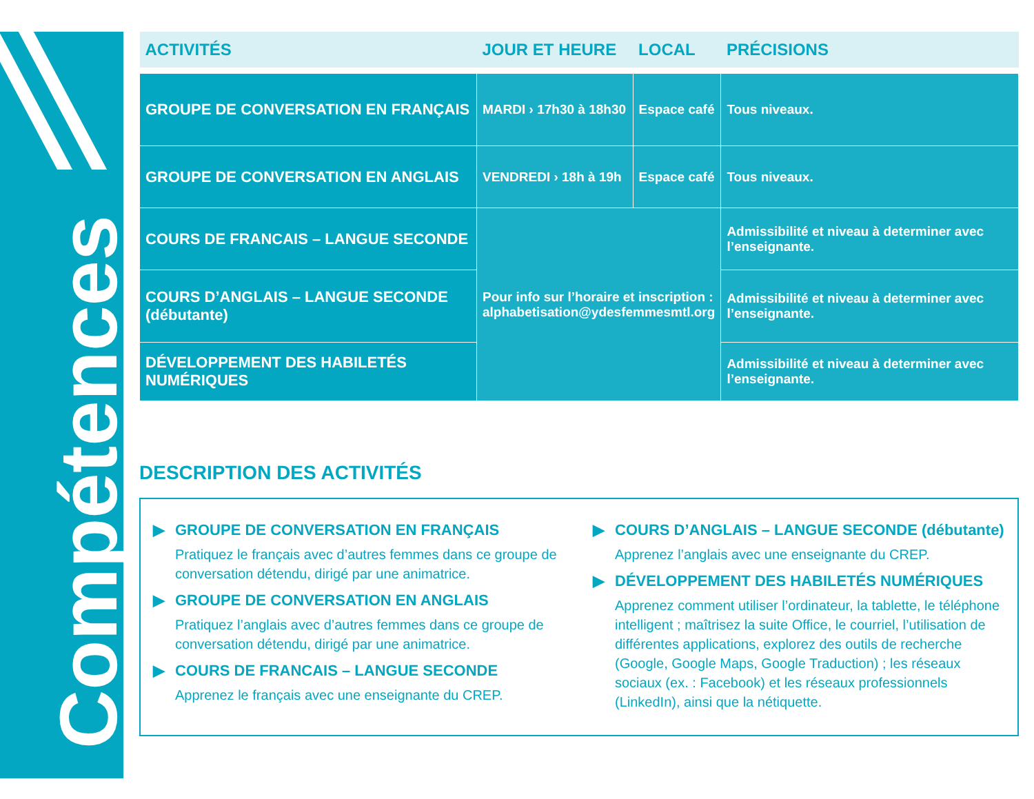Compétences
| ACTIVITÉS | JOUR ET HEURE | LOCAL | PRÉCISIONS |
| --- | --- | --- | --- |
| GROUPE DE CONVERSATION EN FRANÇAIS | MARDI › 17h30 à 18h30 | Espace café | Tous niveaux. |
| GROUPE DE CONVERSATION EN ANGLAIS | VENDREDI › 18h à 19h | Espace café | Tous niveaux. |
| COURS DE FRANCAIS – LANGUE SECONDE | Pour info sur l’horaire et inscription : alphabetisation@ydesfemmesmtl.org | | Admissibilité et niveau à determiner avec l’enseignante. |
| COURS D’ANGLAIS – LANGUE SECONDE (débutante) | | | Admissibilité et niveau à determiner avec l’enseignante. |
| DÉVELOPPEMENT DES HABILETÉS NUMÉRIQUES | | | Admissibilité et niveau à determiner avec l’enseignante. |
DESCRIPTION DES ACTIVITÉS
▶ GROUPE DE CONVERSATION EN FRANÇAIS
Pratiquez le français avec d’autres femmes dans ce groupe de conversation détendu, dirigé par une animatrice.
▶ GROUPE DE CONVERSATION EN ANGLAIS
Pratiquez l’anglais avec d’autres femmes dans ce groupe de conversation détendu, dirigé par une animatrice.
▶ COURS DE FRANCAIS – LANGUE SECONDE
Apprenez le français avec une enseignante du CREP.
▶ COURS D’ANGLAIS – LANGUE SECONDE (débutante)
Apprenez l’anglais avec une enseignante du CREP.
▶ DÉVELOPPEMENT DES HABILETÉS NUMÉRIQUES
Apprenez comment utiliser l’ordinateur, la tablette, le téléphone intelligent ; maîtrisez la suite Office, le courriel, l’utilisation de différentes applications, explorez des outils de recherche (Google, Google Maps, Google Traduction) ; les réseaux sociaux (ex. : Facebook) et les réseaux professionnels (LinkedIn), ainsi que la nétiquette.